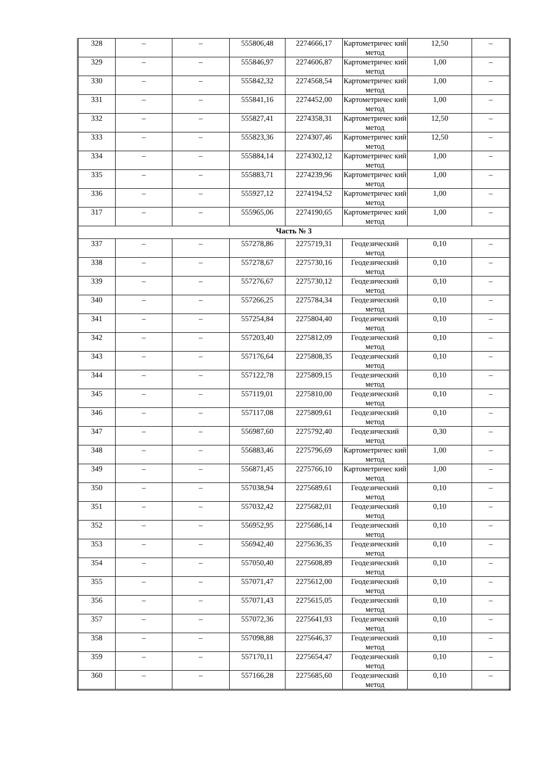| 328 | – | – | 555806,48 | 2274666,17 | Картометричес кий метод | 12,50 | – |
| 329 | – | – | 555846,97 | 2274606,87 | Картометричес кий метод | 1,00 | – |
| 330 | – | – | 555842,32 | 2274568,54 | Картометричес кий метод | 1,00 | – |
| 331 | – | – | 555841,16 | 2274452,00 | Картометричес кий метод | 1,00 | – |
| 332 | – | – | 555827,41 | 2274358,31 | Картометричес кий метод | 12,50 | – |
| 333 | – | – | 555823,36 | 2274307,46 | Картометричес кий метод | 12,50 | – |
| 334 | – | – | 555884,14 | 2274302,12 | Картометричес кий метод | 1,00 | – |
| 335 | – | – | 555883,71 | 2274239,96 | Картометричес кий метод | 1,00 | – |
| 336 | – | – | 555927,12 | 2274194,52 | Картометричес кий метод | 1,00 | – |
| 317 | – | – | 555965,06 | 2274190,65 | Картометричес кий метод | 1,00 | – |
| Часть № 3 | | | | | | | |
| 337 | – | – | 557278,86 | 2275719,31 | Геодезический метод | 0,10 | – |
| 338 | – | – | 557278,67 | 2275730,16 | Геодезический метод | 0,10 | – |
| 339 | – | – | 557276,67 | 2275730,12 | Геодезический метод | 0,10 | – |
| 340 | – | – | 557266,25 | 2275784,34 | Геодезический метод | 0,10 | – |
| 341 | – | – | 557254,84 | 2275804,40 | Геодезический метод | 0,10 | – |
| 342 | – | – | 557203,40 | 2275812,09 | Геодезический метод | 0,10 | – |
| 343 | – | – | 557176,64 | 2275808,35 | Геодезический метод | 0,10 | – |
| 344 | – | – | 557122,78 | 2275809,15 | Геодезический метод | 0,10 | – |
| 345 | – | – | 557119,01 | 2275810,00 | Геодезический метод | 0,10 | – |
| 346 | – | – | 557117,08 | 2275809,61 | Геодезический метод | 0,10 | – |
| 347 | – | – | 556987,60 | 2275792,40 | Геодезический метод | 0,30 | – |
| 348 | – | – | 556883,46 | 2275796,69 | Картометричес кий метод | 1,00 | – |
| 349 | – | – | 556871,45 | 2275766,10 | Картометричес кий метод | 1,00 | – |
| 350 | – | – | 557038,94 | 2275689,61 | Геодезический метод | 0,10 | – |
| 351 | – | – | 557032,42 | 2275682,01 | Геодезический метод | 0,10 | – |
| 352 | – | – | 556952,95 | 2275686,14 | Геодезический метод | 0,10 | – |
| 353 | – | – | 556942,40 | 2275636,35 | Геодезический метод | 0,10 | – |
| 354 | – | – | 557050,40 | 2275608,89 | Геодезический метод | 0,10 | – |
| 355 | – | – | 557071,47 | 2275612,00 | Геодезический метод | 0,10 | – |
| 356 | – | – | 557071,43 | 2275615,05 | Геодезический метод | 0,10 | – |
| 357 | – | – | 557072,36 | 2275641,93 | Геодезический метод | 0,10 | – |
| 358 | – | – | 557098,88 | 2275646,37 | Геодезический метод | 0,10 | – |
| 359 | – | – | 557170,11 | 2275654,47 | Геодезический метод | 0,10 | – |
| 360 | – | – | 557166,28 | 2275685,60 | Геодезический метод | 0,10 | – |